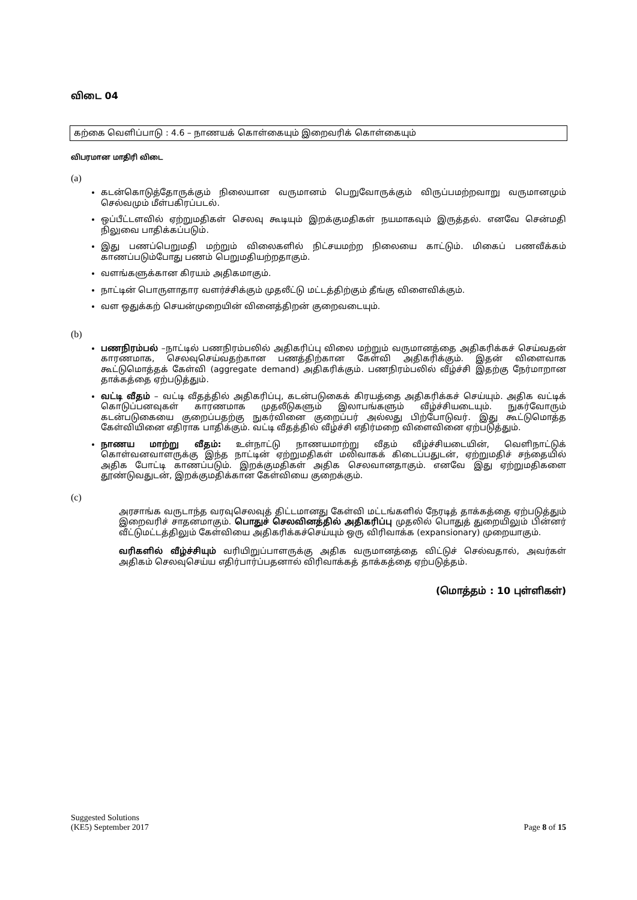விடை 04
கற்கை வெளிப்பாடு : 4.6 – நாணயக் கொள்கையும் இறைவரிக் கொள்கையும்
விபரமான மாதிரி விடை
(a)
கடன்கொடுத்தோருக்கும் நிலையான வருமானம் பெறுவோருக்கும் விருப்பமற்றவாறு வருமானமும் செல்வமும் மீள்பகிரப்படல்.
ஒப்பீட்டளவில் ஏற்றுமதிகள் செலவு கூடியும் இறக்குமதிகள் நயமாகவும் இருத்தல். எனவே சென்மதி நிலுவை பாதிக்கப்படும்.
இது பணப்பெறுமதி மற்றும் விலைகளில் நிட்சயமற்ற நிலையை காட்டும். மிகைப் பணவீக்கம் காணப்படும்போது பணம் பெறுமதியற்றதாகும்.
வளங்களுக்கான கிரயம் அதிகமாகும்.
நாட்டின் பொருளாதார வளர்ச்சிக்கும் முதலீட்டு மட்டத்திற்கும் தீங்கு விளைவிக்கும்.
வள ஒதுக்கற் செயன்முறையின் வினைத்திறன் குறைவடையும்.
(b)
பணநிரம்பல் –நாட்டில் பணநிரம்பலில் அதிகரிப்பு விலை மற்றும் வருமானத்தை அதிகரிக்கச் செய்வதன் காரணமாக, செலவுசெய்வதற்கான பணத்திற்கான கேள்வி அதிகரிக்கும். இதன் விளைவாக கூட்டுமொத்தக் கேள்வி (aggregate demand) அதிகரிக்கும். பணநிரம்பலில் வீழ்ச்சி இதற்கு நேர்மாறான தாக்கத்தை ஏற்படுத்தும்.
வட்டி வீதம் – வட்டி வீதத்தில் அதிகரிப்பு, கடன்படுகைக் கிரயத்தை அதிகரிக்கச் செய்யும். அதிக வட்டிக் கொடுப்பனவுகள் காரணமாக முதலீடுகளும் இலாபங்களும் வீழ்ச்சியடையும். நுகர்வோரும் கடன்படுகையை குறைப்பதற்கு நுகர்வினை குறைப்பர் அல்லது பிற்போடுவர். இது கூட்டுமொத்த கேள்வியினை எதிராக பாதிக்கும். வட்டி வீதத்தில் வீழ்ச்சி எதிர்மறை விளைவினை ஏற்படுத்தும்.
நாணய மாற்று வீதம்: உள்நாட்டு நாணயமாற்று வீதம் வீழ்ச்சியடையின், வெளிநாட்டுக் கொள்வனவாளருக்கு இந்த நாட்டின் ஏற்றுமதிகள் மலிவாகக் கிடைப்பதுடன், ஏற்றுமதிச் சந்தையில் அதிக போட்டி காணப்படும். இறக்குமதிகள் அதிக செலவானதாகும். எனவே இது ஏற்றுமதிகளை தூண்டுவதுடன், இறக்குமதிக்கான கேள்வியை குறைக்கும்.
(c)
அரசாங்க வருடாந்த வரவுசெலவுத் திட்டமானது கேள்வி மட்டங்களில் நேரடித் தாக்கத்தை ஏற்படுத்தும் இறைவரிச் சாதனமாகும். பொதுச் செலவினத்தில் அதிகரிப்பு முதலில் பொதுத் துறையிலும் பின்னர் வீட்டுமட்டத்திலும் கேள்வியை அதிகரிக்கச்செய்யும் ஒரு விரிவாக்க (expansionary) முறையாகும்.
வரிகளில் வீழ்ச்சியும் வரியிறுப்பாளருக்கு அதிக வருமானத்தை விட்டுச் செல்வதால், அவர்கள் அதிகம் செலவுசெய்ய எதிர்பார்ப்பதனால் விரிவாக்கத் தாக்கத்தை ஏற்படுத்தம்.
(மொத்தம் : 10 புள்ளிகள்)
Suggested Solutions
(KE5) September 2017
Page 8 of 15